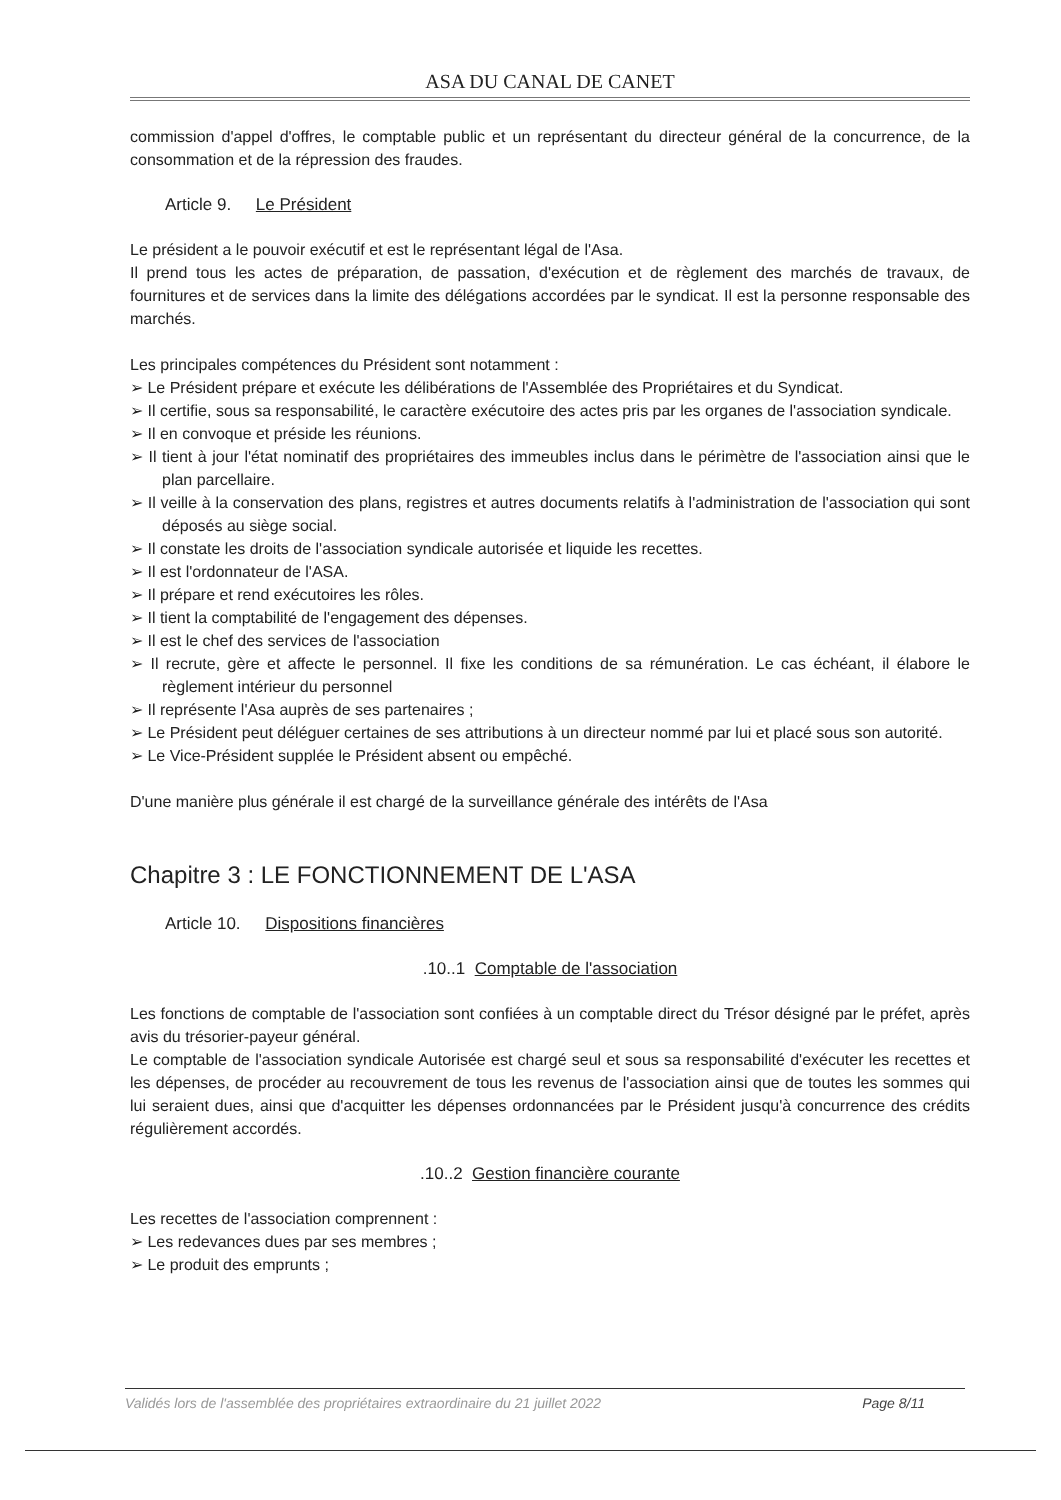ASA DU CANAL DE CANET
commission d'appel d'offres, le comptable public et un représentant du directeur général de la concurrence, de la consommation et de la répression des fraudes.
Article 9. Le Président
Le président a le pouvoir exécutif et est le représentant légal de l'Asa.
Il prend tous les actes de préparation, de passation, d'exécution et de règlement des marchés de travaux, de fournitures et de services dans la limite des délégations accordées par le syndicat. Il est la personne responsable des marchés.
Les principales compétences du Président sont notamment :
➢ Le Président prépare et exécute les délibérations de l'Assemblée des Propriétaires et du Syndicat.
➢ Il certifie, sous sa responsabilité, le caractère exécutoire des actes pris par les organes de l'association syndicale.
➢ Il en convoque et préside les réunions.
➢ Il tient à jour l'état nominatif des propriétaires des immeubles inclus dans le périmètre de l'association ainsi que le plan parcellaire.
➢ Il veille à la conservation des plans, registres et autres documents relatifs à l'administration de l'association qui sont déposés au siège social.
➢ Il constate les droits de l'association syndicale autorisée et liquide les recettes.
➢ Il est l'ordonnateur de l'ASA.
➢ Il prépare et rend exécutoires les rôles.
➢ Il tient la comptabilité de l'engagement des dépenses.
➢ Il est le chef des services de l'association
➢ Il recrute, gère et affecte le personnel. Il fixe les conditions de sa rémunération. Le cas échéant, il élabore le règlement intérieur du personnel
➢ Il représente l'Asa auprès de ses partenaires ;
➢ Le Président peut déléguer certaines de ses attributions à un directeur nommé par lui et placé sous son autorité.
➢ Le Vice-Président supplée le Président absent ou empêché.
D'une manière plus générale il est chargé de la surveillance générale des intérêts de l'Asa
Chapitre 3 : LE FONCTIONNEMENT DE L'ASA
Article 10. Dispositions financières
.10..1 Comptable de l'association
Les fonctions de comptable de l'association sont confiées à un comptable direct du Trésor désigné par le préfet, après avis du trésorier-payeur général.
Le comptable de l'association syndicale Autorisée est chargé seul et sous sa responsabilité d'exécuter les recettes et les dépenses, de procéder au recouvrement de tous les revenus de l'association ainsi que de toutes les sommes qui lui seraient dues, ainsi que d'acquitter les dépenses ordonnancées par le Président jusqu'à concurrence des crédits régulièrement accordés.
.10..2 Gestion financière courante
Les recettes de l'association comprennent :
➢ Les redevances dues par ses membres ;
➢ Le produit des emprunts ;
Validés lors de l'assemblée des propriétaires extraordinaire du 21 juillet 2022 Page 8/11